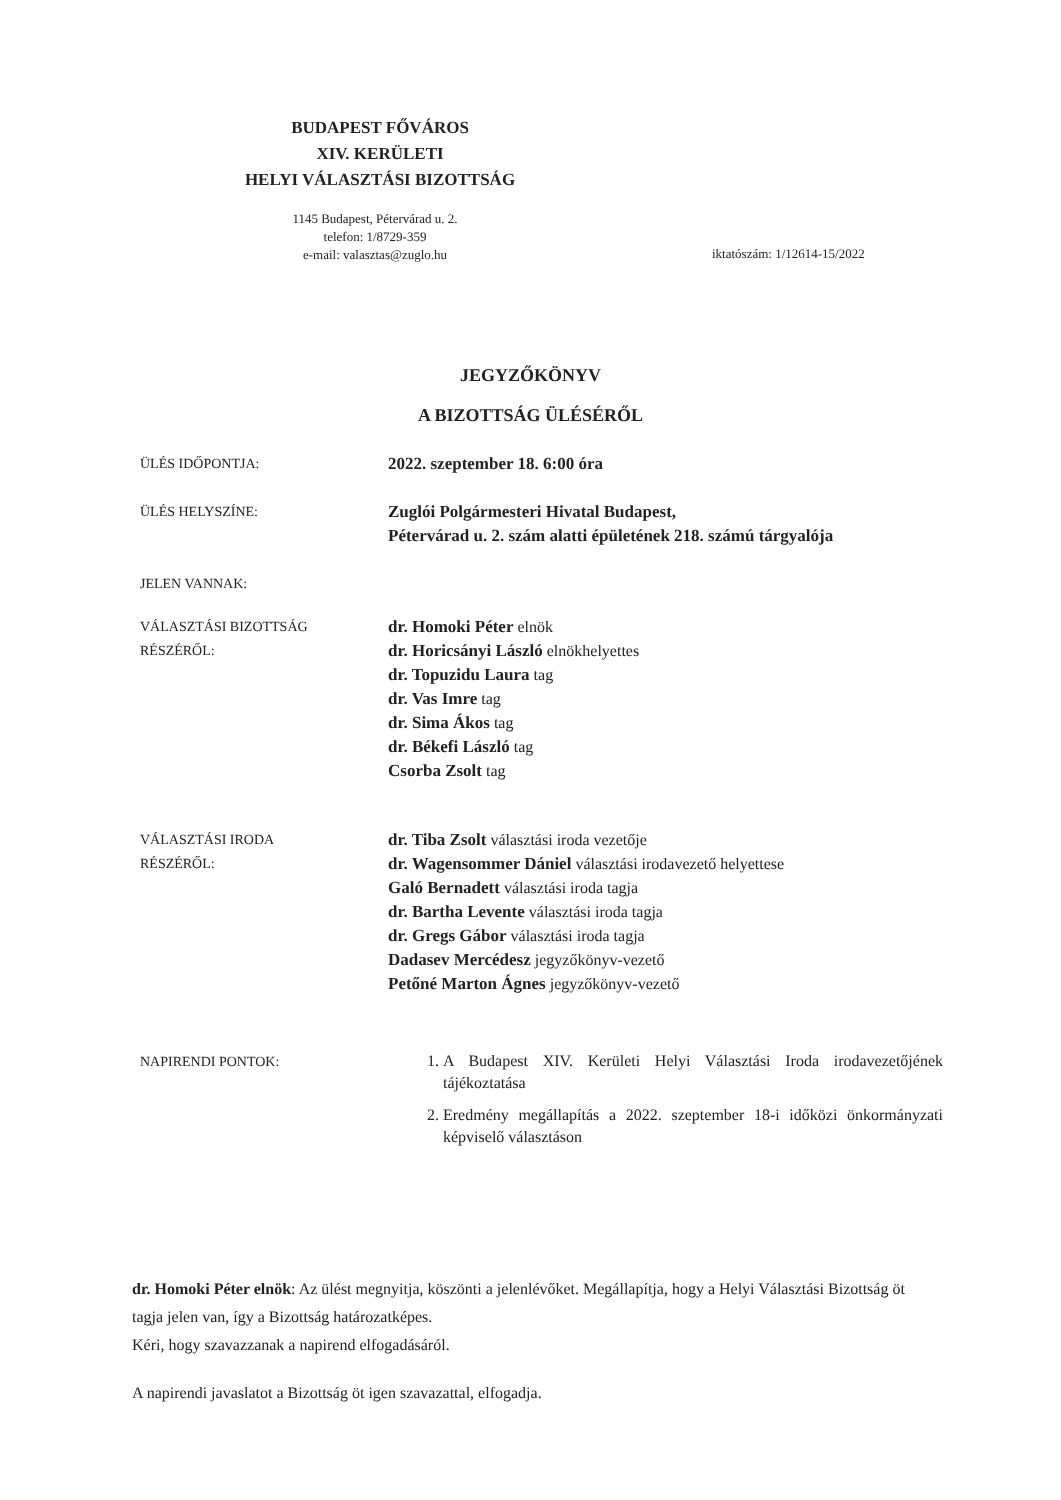BUDAPEST FŐVÁROS
XIV. KERÜLETI
HELYI VÁLASZTÁSI BIZOTTSÁG
1145 Budapest, Pétervárad u. 2.
telefon: 1/8729-359
e-mail: valasztas@zuglo.hu
iktatószám: 1/12614-15/2022
JEGYZŐKÖNYV
A BIZOTTSÁG ÜLÉSÉRŐL
ÜLÉS IDŐPONTJA:
2022. szeptember 18. 6:00 óra
ÜLÉS HELYSZÍNE:
Zuglói Polgármesteri Hivatal Budapest,
Pétervárad u. 2. szám alatti épületének 218. számú tárgyalója
JELEN VANNAK:
VÁLASZTÁSI BIZOTTSÁG
RÉSZÉRŐL:
dr. Homoki Péter elnök
dr. Horicsányi László elnökhelyettes
dr. Topuzidu Laura tag
dr. Vas Imre tag
dr. Sima Ákos tag
dr. Békefi László tag
Csorba Zsolt tag
VÁLASZTÁSI IRODA
RÉSZÉRŐL:
dr. Tiba Zsolt választási iroda vezetője
dr. Wagensommer Dániel választási irodavezető helyettese
Galó Bernadett választási iroda tagja
dr. Bartha Levente választási iroda tagja
dr. Gregs Gábor választási iroda tagja
Dadasev Mercédesz jegyzőkönyv-vezető
Petőné Marton Ágnes jegyzőkönyv-vezető
NAPIRENDI PONTOK:
1. A Budapest XIV. Kerületi Helyi Választási Iroda irodavezetőjének tájékoztatása
2. Eredmény megállapítás a 2022. szeptember 18-i időközi önkormányzati képviselő választáson
dr. Homoki Péter elnök: Az ülést megnyitja, köszönti a jelenlévőket. Megállapítja, hogy a Helyi Választási Bizottság öt tagja jelen van, így a Bizottság határozatképes.
Kéri, hogy szavazzanak a napirend elfogadásáról.
A napirendi javaslatot a Bizottság öt igen szavazattal, elfogadja.